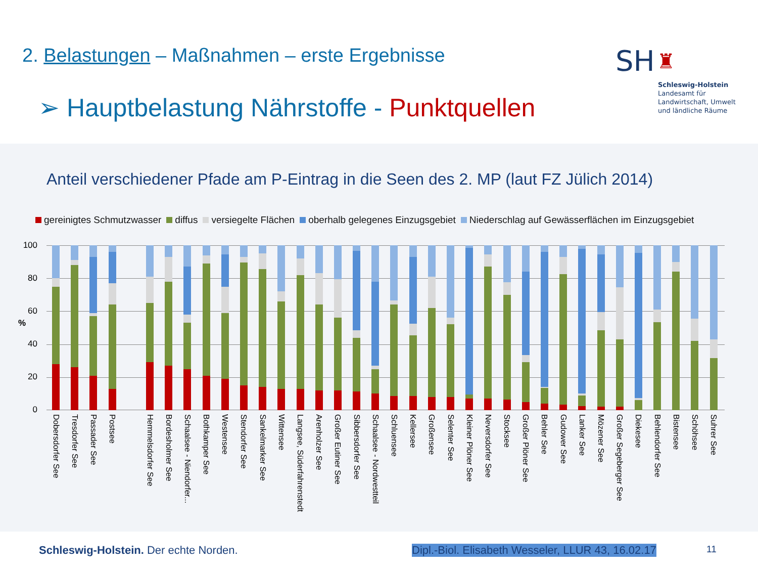2. Belastungen – Maßnahmen – erste Ergebnisse
➢ Hauptbelastung Nährstoffe - Punktquellen
SH ♜
Schleswig-Holstein
Landesamt für
Landwirtschaft, Umwelt
und ländliche Räume
Anteil verschiedener Pfade am P-Eintrag in die Seen des 2. MP (laut FZ Jülich 2014)
gereinigtes Schmutzwasser diffus versiegelte Flächen oberhalb gelegenes Einzugsgebiet Niederschlag auf Gewässerflächen im Einzugsgebiet
100
80
60
40
20
0
%
Dobersdorfer See
Tresdorfer See
Passader See
Postsee
Hemmelsdorfer See
Bordesholmer See
Schaalsee - Niendorfer...
Bothkamper See
Westensee
Stendorfer See
Sankelmarker See
Wittensee
Langsee, Süderfahrenstedt
Arenholzer See
Großer Eutiner See
Sibbersdorfer See
Schaalsee - Nordwestteil
Schluensee
Kellersee
Großensee
Selenter See
Kleiner Plöner See
Neversdorfer See
Stocksee
Großer Plöner See
Behler See
Gudower See
Lanker See
Mözener See
Großer Segeberger See
Diekesee
Behlendorfer See
Bistensee
Schöhsee
Suhrer See
Schleswig-Holstein. Der echte Norden. Dipl.-Biol. Elisabeth Wesseler, LLUR 43, 16.02.17 11